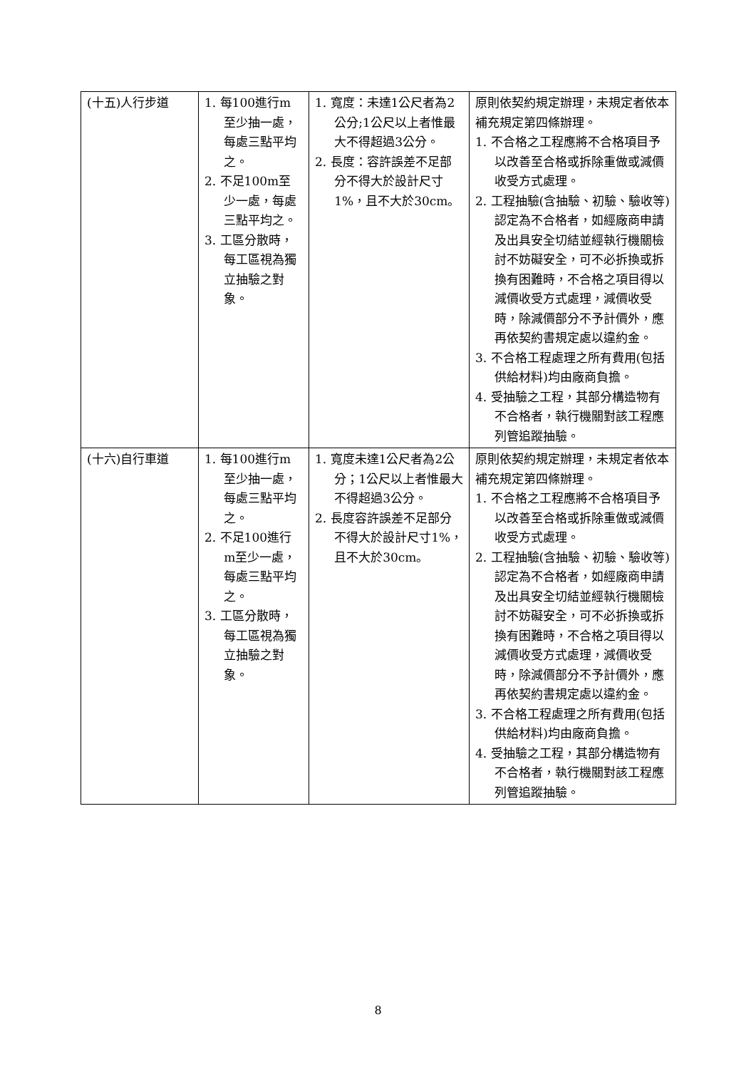| (十五)人行步道 | 1. 每100進行m至少抽一處，每處三點平均之。 2. 不足100m至少一處，每處三點平均之。 3. 工區分散時，每工區視為獨立抽驗之對象。 | 1. 寬度：未達1公尺者為2公分;1公尺以上者惟最大不得超過3公分。 2. 長度：容許誤差不足部分不得大於設計尺寸1%，且不大於30cm。 | 原則依契約規定辦理，未規定者依本補充規定第四條辦理。 1. 不合格之工程應將不合格項目予以改善至合格或拆除重做或減價收受方式處理。 2. 工程抽驗(含抽驗、初驗、驗收等)認定為不合格者，如經廠商申請及出具安全切結並經執行機關檢討不妨礙安全，可不必拆換或拆換有困難時，不合格之項目得以減價收受方式處理，減價收受時，除減價部分不予計價外，應再依契約書規定處以違約金。 3. 不合格工程處理之所有費用(包括供給材料)均由廠商負擔。 4. 受抽驗之工程，其部分構造物有不合格者，執行機關對該工程應列管追蹤抽驗。 |
| (十六)自行車道 | 1. 每100進行m至少抽一處，每處三點平均之。 2. 不足100進行m至少一處，每處三點平均之。 3. 工區分散時，每工區視為獨立抽驗之對象。 | 1. 寬度未達1公尺者為2公分；1公尺以上者惟最大不得超過3公分。 2. 長度容許誤差不足部分不得大於設計尺寸1%，且不大於30cm。 | 原則依契約規定辦理，未規定者依本補充規定第四條辦理。 1. 不合格之工程應將不合格項目予以改善至合格或拆除重做或減價收受方式處理。 2. 工程抽驗(含抽驗、初驗、驗收等)認定為不合格者，如經廠商申請及出具安全切結並經執行機關檢討不妨礙安全，可不必拆換或拆換有困難時，不合格之項目得以減價收受方式處理，減價收受時，除減價部分不予計價外，應再依契約書規定處以違約金。 3. 不合格工程處理之所有費用(包括供給材料)均由廠商負擔。 4. 受抽驗之工程，其部分構造物有不合格者，執行機關對該工程應列管追蹤抽驗。 |
8